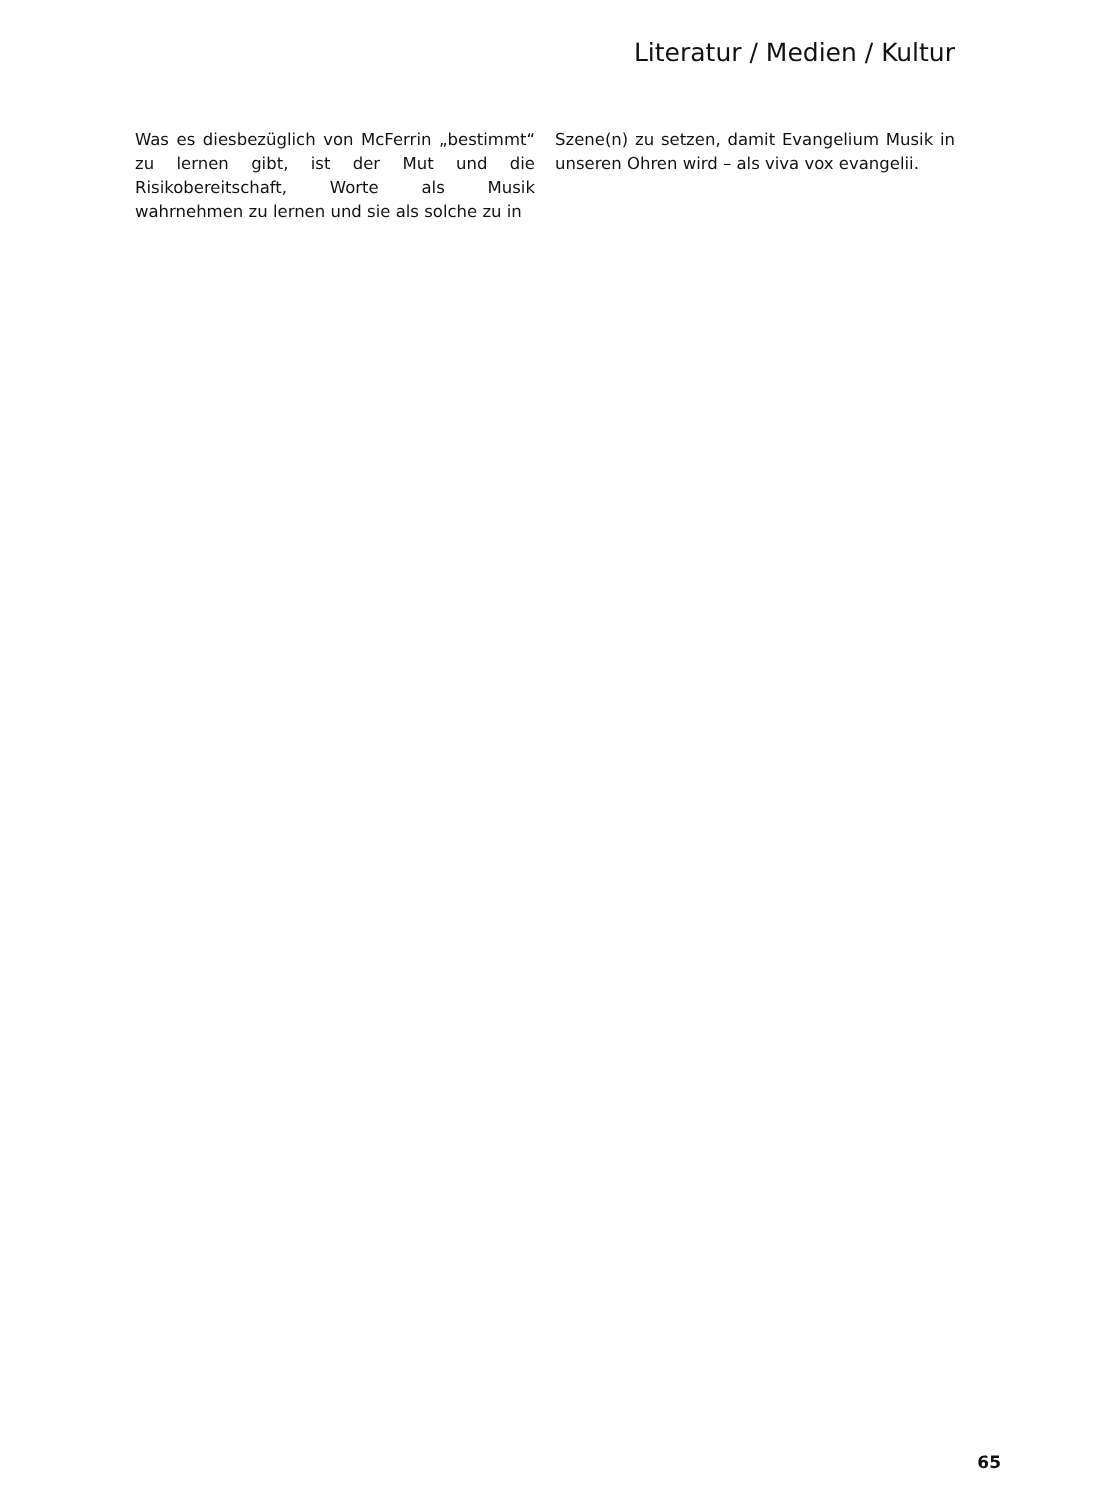Literatur / Medien / Kultur
Was es diesbezüglich von McFerrin „bestimmt“ zu lernen gibt, ist der Mut und die Risikobereitschaft, Worte als Musik wahrnehmen zu lernen und sie als solche zu in
Szene(n) zu setzen, damit Evangelium Musik in unseren Ohren wird – als viva vox evangelii.
65